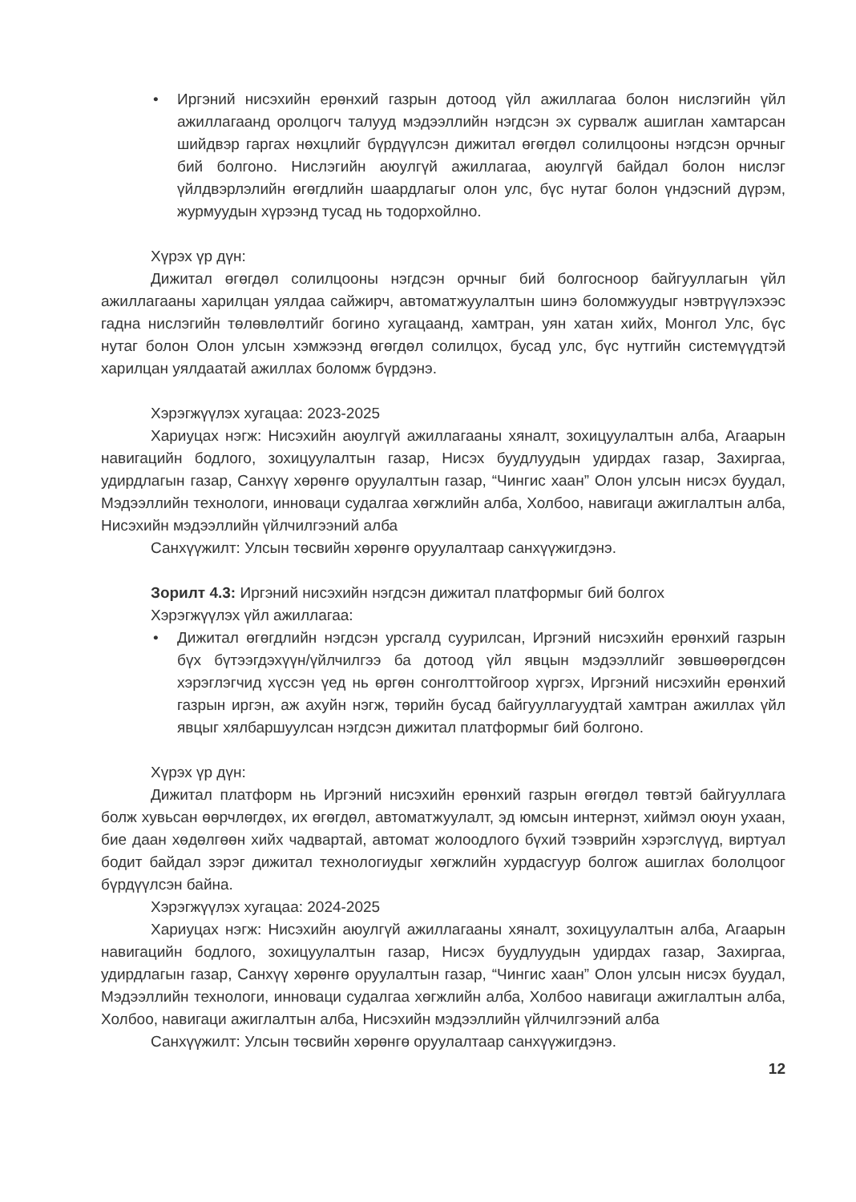• Иргэний нисэхийн ерөнхий газрын дотоод үйл ажиллагаа болон нислэгийн үйл ажиллагаанд оролцогч талууд мэдээллийн нэгдсэн эх сурвалж ашиглан хамтарсан шийдвэр гаргах нөхцлийг бүрдүүлсэн дижитал өгөгдөл солилцооны нэгдсэн орчныг бий болгоно. Нислэгийн аюулгүй ажиллагаа, аюулгүй байдал болон нислэг үйлдвэрлэлийн өгөгдлийн шаардлагыг олон улс, бүс нутаг болон үндэсний дүрэм, журмуудын хүрээнд тусад нь тодорхойлно.
Хүрэх үр дүн:
Дижитал өгөгдөл солилцооны нэгдсэн орчныг бий болгосноор байгууллагын үйл ажиллагааны харилцан уялдаа сайжирч, автоматжуулалтын шинэ боломжуудыг нэвтрүүлэхээс гадна нислэгийн төлөвлөлтийг богино хугацаанд, хамтран, уян хатан хийх, Монгол Улс, бүс нутаг болон Олон улсын хэмжээнд өгөгдөл солилцох, бусад улс, бүс нутгийн системүүдтэй харилцан уялдаатай ажиллах боломж бүрдэнэ.
Хэрэгжүүлэх хугацаа: 2023-2025
Хариуцах нэгж: Нисэхийн аюулгүй ажиллагааны хяналт, зохицуулалтын алба, Агаарын навигацийн бодлого, зохицуулалтын газар, Нисэх буудлуудын удирдах газар, Захиргаа, удирдлагын газар, Санхүү хөрөнгө оруулалтын газар, “Чингис хаан” Олон улсын нисэх буудал, Мэдээллийн технологи, инноваци судалгаа хөгжлийн алба, Холбоо, навигаци ажиглалтын алба, Нисэхийн мэдээллийн үйлчилгээний алба
Санхүүжилт: Улсын төсвийн хөрөнгө оруулалтаар санхүүжигдэнэ.
Зорилт 4.3: Иргэний нисэхийн нэгдсэн дижитал платформыг бий болгох
Хэрэгжүүлэх үйл ажиллагаа:
• Дижитал өгөгдлийн нэгдсэн урсгалд суурилсан, Иргэний нисэхийн ерөнхий газрын бүх бүтээгдэхүүн/үйлчилгээ ба дотоод үйл явцын мэдээллийг зөвшөөрөгдсөн хэрэглэгчид хүссэн үед нь өргөн сонголттойгоор хүргэх, Иргэний нисэхийн ерөнхий газрын иргэн, аж ахуйн нэгж, төрийн бусад байгууллагуудтай хамтран ажиллах үйл явцыг хялбаршуулсан нэгдсэн дижитал платформыг бий болгоно.
Хүрэх үр дүн:
Дижитал платформ нь Иргэний нисэхийн ерөнхий газрын өгөгдөл төвтэй байгууллага болж хувьсан өөрчлөгдөх, их өгөгдөл, автоматжуулалт, эд юмсын интернэт, хиймэл оюун ухаан, бие даан хөдөлгөөн хийх чадвартай, автомат жолоодлого бүхий тээврийн хэрэгслүүд, виртуал бодит байдал зэрэг дижитал технологиудыг хөгжлийн хурдасгуур болгож ашиглах бололцоог бүрдүүлсэн байна.
Хэрэгжүүлэх хугацаа: 2024-2025
Хариуцах нэгж: Нисэхийн аюулгүй ажиллагааны хяналт, зохицуулалтын алба, Агаарын навигацийн бодлого, зохицуулалтын газар, Нисэх буудлуудын удирдах газар, Захиргаа, удирдлагын газар, Санхүү хөрөнгө оруулалтын газар, “Чингис хаан” Олон улсын нисэх буудал, Мэдээллийн технологи, инноваци судалгаа хөгжлийн алба, Холбоо навигаци ажиглалтын алба, Холбоо, навигаци ажиглалтын алба, Нисэхийн мэдээллийн үйлчилгээний алба
Санхүүжилт: Улсын төсвийн хөрөнгө оруулалтаар санхүүжигдэнэ.
12